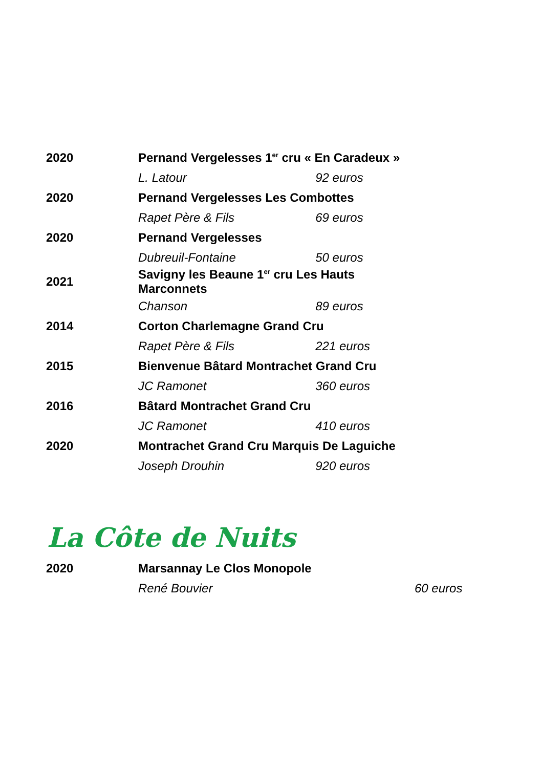| 2020 | Pernand Vergelesses 1<sup>er</sup> cru « En Caradeux » | |
| | L. Latour | 92 euros |
| 2020 | Pernand Vergelesses Les Combottes | |
| | Rapet Père & Fils | 69 euros |
| 2020 | Pernand Vergelesses | |
| | Dubreuil-Fontaine | 50 euros |
| 2021 | Savigny les Beaune 1<sup>er</sup> cru Les Hauts Marconnets | |
| | Chanson | 89 euros |
| 2014 | Corton Charlemagne Grand Cru | |
| | Rapet Père & Fils | 221 euros |
| 2015 | Bienvenue Bâtard Montrachet Grand Cru | |
| | JC Ramonet | 360 euros |
| 2016 | Bâtard Montrachet Grand Cru | |
| | JC Ramonet | 410 euros |
| 2020 | Montrachet Grand Cru Marquis De Laguiche | |
| | Joseph Drouhin | 920 euros |
La Côte de Nuits
| 2020 | Marsannay Le Clos Monopole | |
| | René Bouvier | 60 euros |